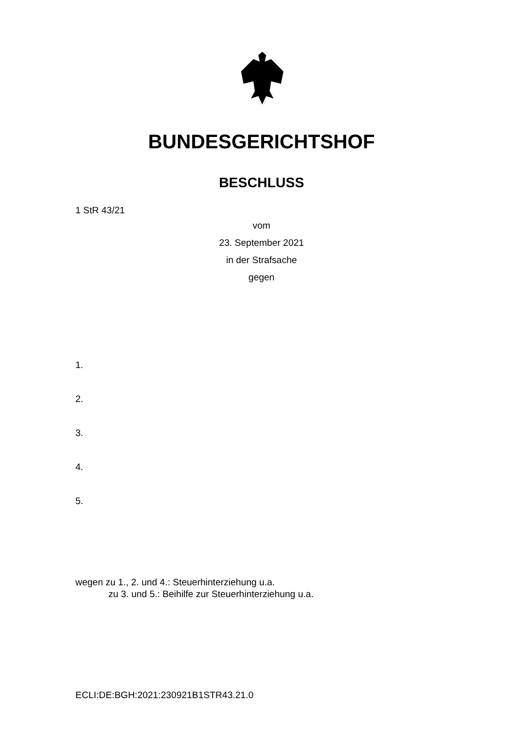BUNDESGERICHTSHOF
BESCHLUSS
1 StR 43/21
vom
23. September 2021
in der Strafsache
gegen
1.
2.
3.
4.
5.
wegen zu 1., 2. und 4.: Steuerhinterziehung u.a.
zu 3. und 5.: Beihilfe zur Steuerhinterziehung u.a.
ECLI:DE:BGH:2021:230921B1STR43.21.0